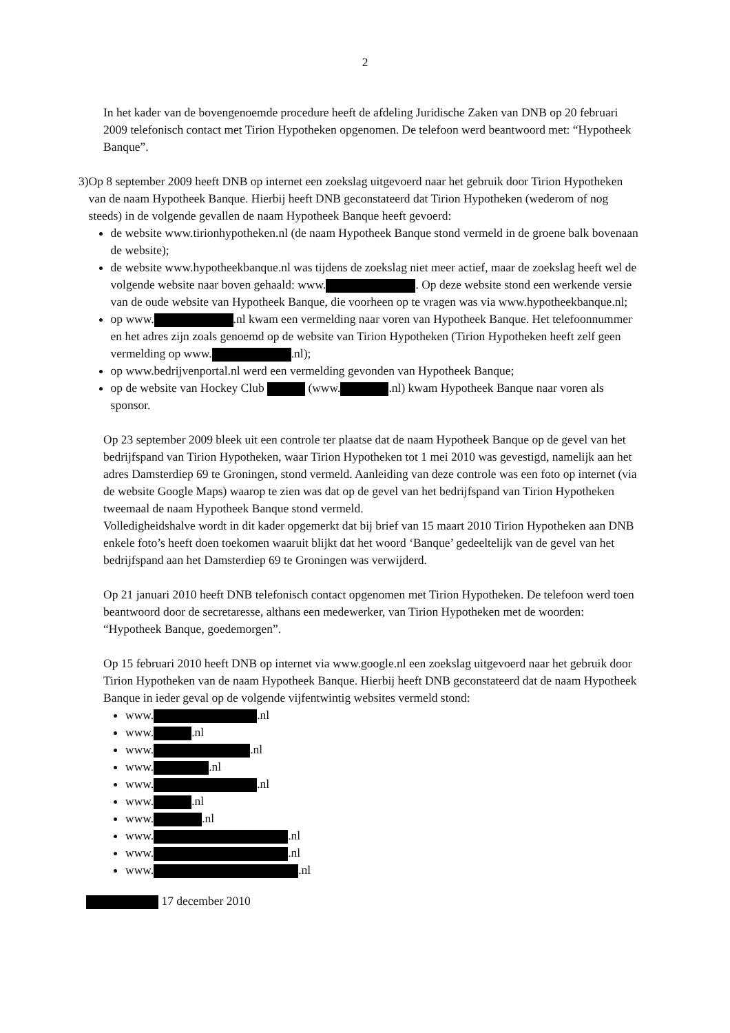2
In het kader van de bovengenoemde procedure heeft de afdeling Juridische Zaken van DNB op 20 februari 2009 telefonisch contact met Tirion Hypotheken opgenomen. De telefoon werd beantwoord met: “Hypotheek Banque”.
3) Op 8 september 2009 heeft DNB op internet een zoekslag uitgevoerd naar het gebruik door Tirion Hypotheken van de naam Hypotheek Banque. Hierbij heeft DNB geconstateerd dat Tirion Hypotheken (wederom of nog steeds) in de volgende gevallen de naam Hypotheek Banque heeft gevoerd:
de website www.tirionhypotheken.nl (de naam Hypotheek Banque stond vermeld in de groene balk bovenaan de website);
de website www.hypotheekbanque.nl was tijdens de zoekslag niet meer actief, maar de zoekslag heeft wel de volgende website naar boven gehaald: www. . Op deze website stond een werkende versie van de oude website van Hypotheek Banque, die voorheen op te vragen was via www.hypotheekbanque.nl;
op www. .nl kwam een vermelding naar voren van Hypotheek Banque. Het telefoonnummer en het adres zijn zoals genoemd op de website van Tirion Hypotheken (Tirion Hypotheken heeft zelf geen vermelding op www. .nl);
op www.bedrijvenportal.nl werd een vermelding gevonden van Hypotheek Banque;
op de website van Hockey Club (www. .nl) kwam Hypotheek Banque naar voren als sponsor.
Op 23 september 2009 bleek uit een controle ter plaatse dat de naam Hypotheek Banque op de gevel van het bedrijfspand van Tirion Hypotheken, waar Tirion Hypotheken tot 1 mei 2010 was gevestigd, namelijk aan het adres Damsterdiep 69 te Groningen, stond vermeld. Aanleiding van deze controle was een foto op internet (via de website Google Maps) waarop te zien was dat op de gevel van het bedrijfspand van Tirion Hypotheken tweemaal de naam Hypotheek Banque stond vermeld.
Volledigheidshalve wordt in dit kader opgemerkt dat bij brief van 15 maart 2010 Tirion Hypotheken aan DNB enkele foto’s heeft doen toekomen waaruit blijkt dat het woord ‘Banque’ gedeeltelijk van de gevel van het bedrijfspand aan het Damsterdiep 69 te Groningen was verwijderd.
Op 21 januari 2010 heeft DNB telefonisch contact opgenomen met Tirion Hypotheken. De telefoon werd toen beantwoord door de secretaresse, althans een medewerker, van Tirion Hypotheken met de woorden: “Hypotheek Banque, goedemorgen”.
Op 15 februari 2010 heeft DNB op internet via www.google.nl een zoekslag uitgevoerd naar het gebruik door Tirion Hypotheken van de naam Hypotheek Banque. Hierbij heeft DNB geconstateerd dat de naam Hypotheek Banque in ieder geval op de volgende vijfentwintig websites vermeld stond:
www. .nl
www. .nl
www. .nl
www. .nl
www. .nl
www. .nl
www. .nl
www. .nl
www. .nl
www. .nl
17 december 2010